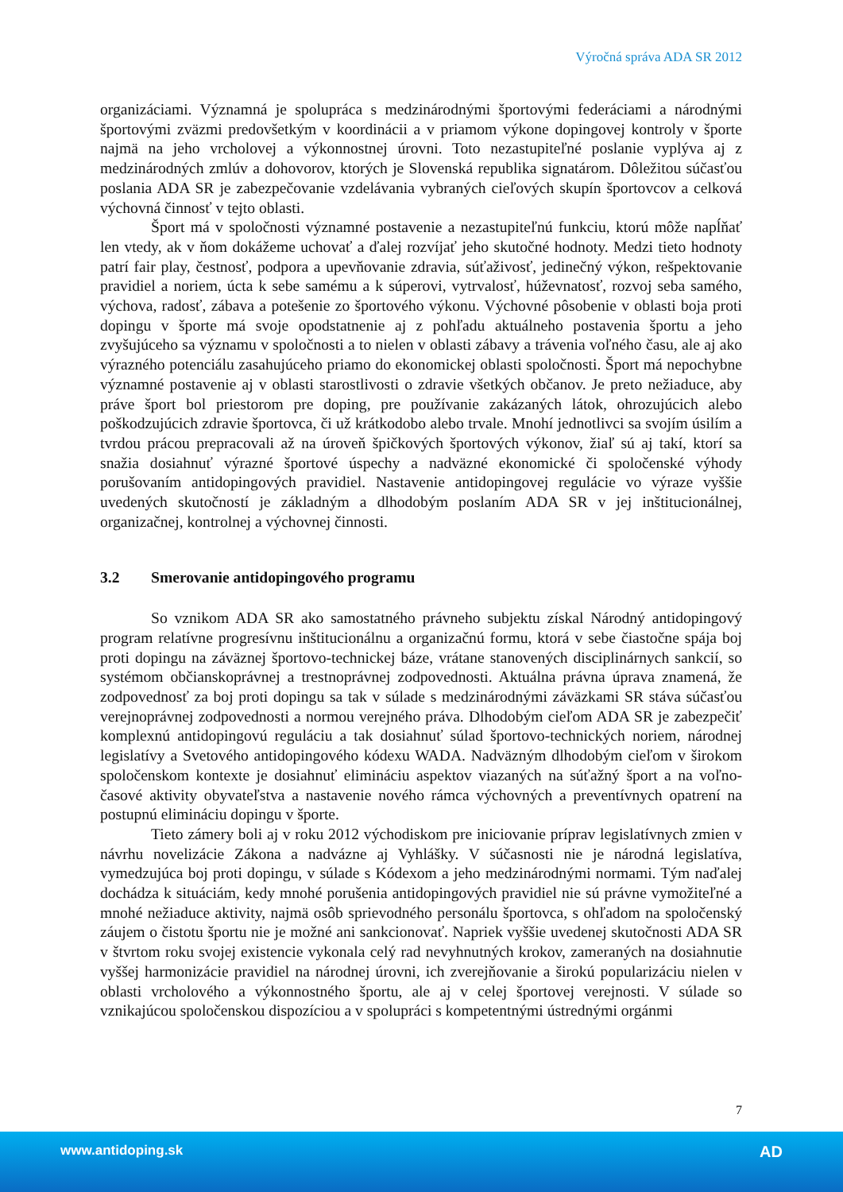Výročná správa ADA SR 2012
organizáciami. Významná je spolupráca s medzinárodnými športovými federáciami a národnými športovými zväzmi predovšetkým v koordinácii a v priamom výkone dopingovej kontroly v športe najmä na jeho vrcholovej a výkonnostnej úrovni. Toto nezastupiteľné poslanie vyplýva aj z medzinárodných zmlúv a dohovorov, ktorých je Slovenská republika signatárom. Dôležitou súčasťou poslania ADA SR je zabezpečovanie vzdelávania vybraných cieľových skupín športovcov a celková výchovná činnosť v tejto oblasti.
Šport má v spoločnosti významné postavenie a nezastupiteľnú funkciu, ktorú môže napĺňať len vtedy, ak v ňom dokážeme uchovať a ďalej rozvíjať jeho skutočné hodnoty. Medzi tieto hodnoty patrí fair play, čestnosť, podpora a upevňovanie zdravia, súťaživosť, jedinečný výkon, rešpektovanie pravidiel a noriem, úcta k sebe samému a k súperovi, vytrvalosť, húževnatosť, rozvoj seba samého, výchova, radosť, zábava a potešenie zo športového výkonu. Výchovné pôsobenie v oblasti boja proti dopingu v športe má svoje opodstatnenie aj z pohľadu aktuálneho postavenia športu a jeho zvyšujúceho sa významu v spoločnosti a to nielen v oblasti zábavy a trávenia voľného času, ale aj ako výrazného potenciálu zasahujúceho priamo do ekonomickej oblasti spoločnosti. Šport má nepochybne významné postavenie aj v oblasti starostlivosti o zdravie všetkých občanov. Je preto nežiaduce, aby práve šport bol priestorom pre doping, pre používanie zakázaných látok, ohrozujúcich alebo poškodzujúcich zdravie športovca, či už krátkodobo alebo trvale. Mnohí jednotlivci sa svojím úsilím a tvrdou prácou prepracovali až na úroveň špičkových športových výkonov, žiaľ sú aj takí, ktorí sa snažia dosiahnuť výrazné športové úspechy a nadväzné ekonomické či spoločenské výhody porušovaním antidopingových pravidiel. Nastavenie antidopingovej regulácie vo výraze vyššie uvedených skutočností je základným a dlhodobým poslaním ADA SR v jej inštitucionálnej, organizačnej, kontrolnej a výchovnej činnosti.
3.2 Smerovanie antidopingového programu
So vznikom ADA SR ako samostatného právneho subjektu získal Národný antidopingový program relatívne progresívnu inštitucionálnu a organizačnú formu, ktorá v sebe čiastočne spája boj proti dopingu na záväznej športovo-technickej báze, vrátane stanovených disciplinárnych sankcií, so systémom občianskoprávnej a trestnoprávnej zodpovednosti. Aktuálna právna úprava znamená, že zodpovednosť za boj proti dopingu sa tak v súlade s medzinárodnými záväzkami SR stáva súčasťou verejnoprávnej zodpovednosti a normou verejného práva. Dlhodobým cieľom ADA SR je zabezpečiť komplexnú antidopingovú reguláciu a tak dosiahnuť súlad športovo-technických noriem, národnej legislatívy a Svetového antidopingového kódexu WADA. Nadväzným dlhodobým cieľom v širokom spoločenskom kontexte je dosiahnuť elimináciu aspektov viazaných na súťažný šport a na voľno-časové aktivity obyvateľstva a nastavenie nového rámca výchovných a preventívnych opatrení na postupnú elimináciu dopingu v športe.
Tieto zámery boli aj v roku 2012 východiskom pre iniciovanie príprav legislatívnych zmien v návrhu novelizácie Zákona a nadvázne aj Vyhlášky. V súčasnosti nie je národná legislatíva, vymedzujúca boj proti dopingu, v súlade s Kódexom a jeho medzinárodnými normami. Tým naďalej dochádza k situáciám, kedy mnohé porušenia antidopingových pravidiel nie sú právne vymožiteľné a mnohé nežiaduce aktivity, najmä osôb sprievodného personálu športovca, s ohľadom na spoločenský záujem o čistotu športu nie je možné ani sankcionovať. Napriek vyššie uvedenej skutočnosti ADA SR v štvrtom roku svojej existencie vykonala celý rad nevyhnutných krokov, zameraných na dosiahnutie vyššej harmonizácie pravidiel na národnej úrovni, ich zverejňovanie a širokú popularizáciu nielen v oblasti vrcholového a výkonnostného športu, ale aj v celej športovej verejnosti. V súlade so vznikajúcou spoločenskou dispozíciou a v spolupráci s kompetentnými ústrednými orgánmi
7
www.antidoping.sk AD